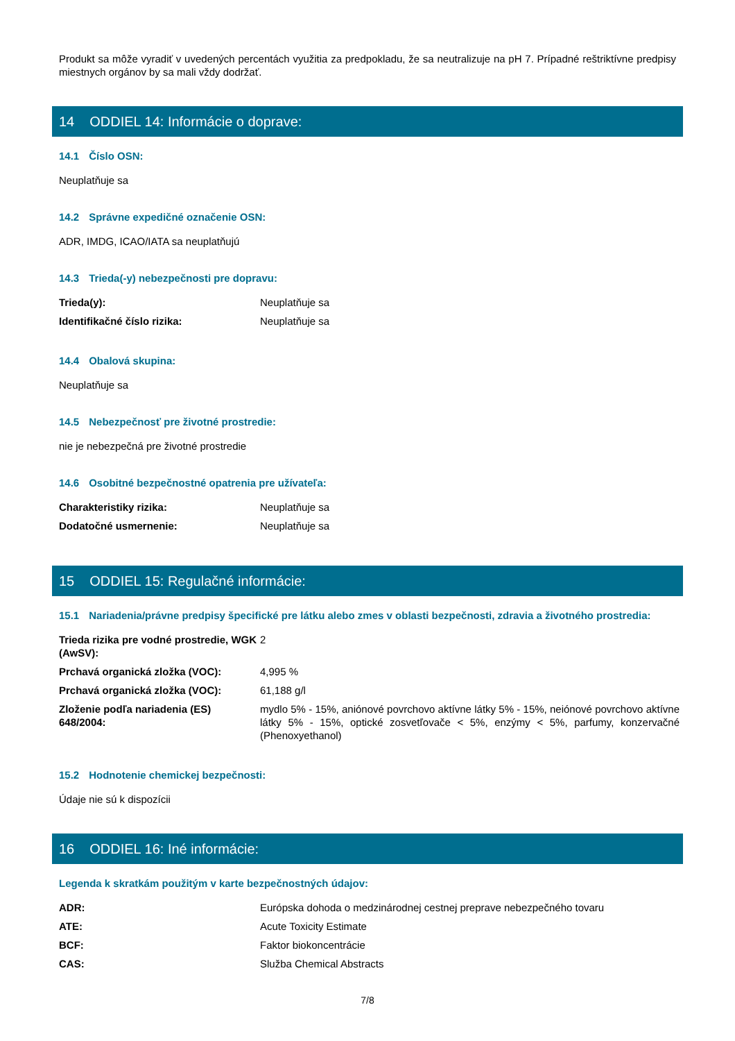Produkt sa môže vyradiť v uvedených percentách využitia za predpokladu, že sa neutralizuje na pH 7. Prípadné reštriktívne predpisy miestnych orgánov by sa mali vždy dodržať.
14 ODDIEL 14: Informácie o doprave:
14.1 Číslo OSN:
Neuplatňuje sa
14.2 Správne expedičné označenie OSN:
ADR, IMDG, ICAO/IATA sa neuplatňujú
14.3 Trieda(-y) nebezpečnosti pre dopravu:
| Trieda(y): | Neuplatňuje sa |
| Identifikačné číslo rizika: | Neuplatňuje sa |
14.4 Obalová skupina:
Neuplatňuje sa
14.5 Nebezpečnosť pre životné prostredie:
nie je nebezpečná pre životné prostredie
14.6 Osobitné bezpečnostné opatrenia pre užívateľa:
| Charakteristiky rizika: | Neuplatňuje sa |
| Dodatočné usmernenie: | Neuplatňuje sa |
15 ODDIEL 15: Regulačné informácie:
15.1 Nariadenia/právne predpisy špecifické pre látku alebo zmes v oblasti bezpečnosti, zdravia a životného prostredia:
| Trieda rizika pre vodné prostredie, WGK (AwSV): | 2 |
| Prchavá organická zložka (VOC): | 4,995 % |
| Prchavá organická zložka (VOC): | 61,188 g/l |
| Zloženie podľa nariadenia (ES) 648/2004: | mydlo 5% - 15%, aniónové povrchovo aktívne látky 5% - 15%, neiónové povrchovo aktívne látky 5% - 15%, optické zosvetľovače < 5%, enzýmy < 5%, parfumy, konzervačné (Phenoxyethanol) |
15.2 Hodnotenie chemickej bezpečnosti:
Údaje nie sú k dispozícii
16 ODDIEL 16: Iné informácie:
Legenda k skratkám použitým v karte bezpečnostných údajov:
| ADR: | Európska dohoda o medzinárodnej cestnej preprave nebezpečného tovaru |
| ATE: | Acute Toxicity Estimate |
| BCF: | Faktor biokoncentrácie |
| CAS: | Služba Chemical Abstracts |
7/8